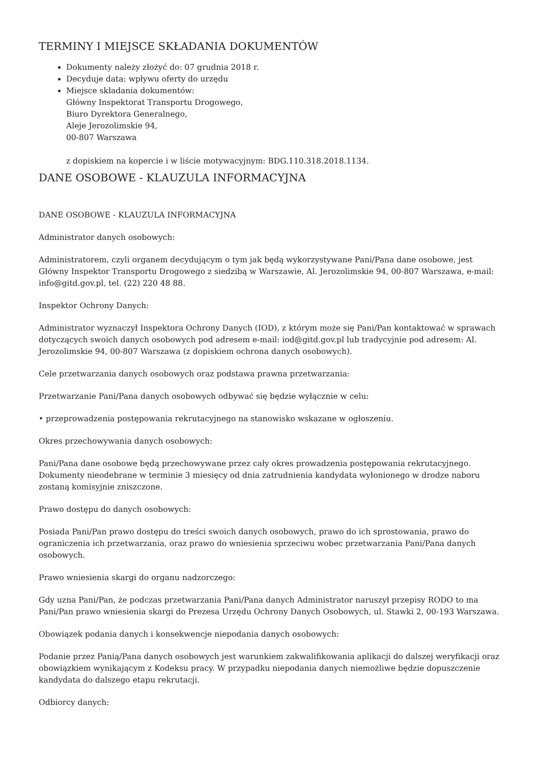TERMINY I MIEJSCE SKŁADANIA DOKUMENTÓW
Dokumenty należy złożyć do: 07 grudnia 2018 r.
Decyduje data: wpływu oferty do urzędu
Miejsce składania dokumentów:
Główny Inspektorat Transportu Drogowego,
Biuro Dyrektora Generalnego,
Aleje Jerozolimskie 94,
00-807 Warszawa
z dopiskiem na kopercie i w liście motywacyjnym: BDG.110.318.2018.1134.
DANE OSOBOWE - KLAUZULA INFORMACYJNA
DANE OSOBOWE - KLAUZULA INFORMACYJNA
Administrator danych osobowych:
Administratorem, czyli organem decydującym o tym jak będą wykorzystywane Pani/Pana dane osobowe, jest Główny Inspektor Transportu Drogowego z siedzibą w Warszawie, Al. Jerozolimskie 94, 00-807 Warszawa, e-mail: info@gitd.gov.pl, tel. (22) 220 48 88.
Inspektor Ochrony Danych:
Administrator wyznaczył Inspektora Ochrony Danych (IOD), z którym może się Pani/Pan kontaktować w sprawach dotyczących swoich danych osobowych pod adresem e-mail: iod@gitd.gov.pl lub tradycyjnie pod adresem: Al. Jerozolimskie 94, 00-807 Warszawa (z dopiskiem ochrona danych osobowych).
Cele przetwarzania danych osobowych oraz podstawa prawna przetwarzania:
Przetwarzanie Pani/Pana danych osobowych odbywać się będzie wyłącznie w celu:
• przeprowadzenia postępowania rekrutacyjnego na stanowisko wskazane w ogłoszeniu.
Okres przechowywania danych osobowych:
Pani/Pana dane osobowe będą przechowywane przez cały okres prowadzenia postępowania rekrutacyjnego. Dokumenty nieodebrane w terminie 3 miesięcy od dnia zatrudnienia kandydata wyłonionego w drodze naboru zostaną komisyjnie zniszczone.
Prawo dostępu do danych osobowych:
Posiada Pani/Pan prawo dostępu do treści swoich danych osobowych, prawo do ich sprostowania, prawo do ograniczenia ich przetwarzania, oraz prawo do wniesienia sprzeciwu wobec przetwarzania Pani/Pana danych osobowych.
Prawo wniesienia skargi do organu nadzorczego:
Gdy uzna Pani/Pan, że podczas przetwarzania Pani/Pana danych Administrator naruszył przepisy RODO to ma Pani/Pan prawo wniesienia skargi do Prezesa Urzędu Ochrony Danych Osobowych, ul. Stawki 2, 00-193 Warszawa.
Obowiązek podania danych i konsekwencje niepodania danych osobowych:
Podanie przez Panią/Pana danych osobowych jest warunkiem zakwalifikowania aplikacji do dalszej weryfikacji oraz obowiązkiem wynikającym z Kodeksu pracy. W przypadku niepodania danych niemożliwe będzie dopuszczenie kandydata do dalszego etapu rekrutacji.
Odbiorcy danych: